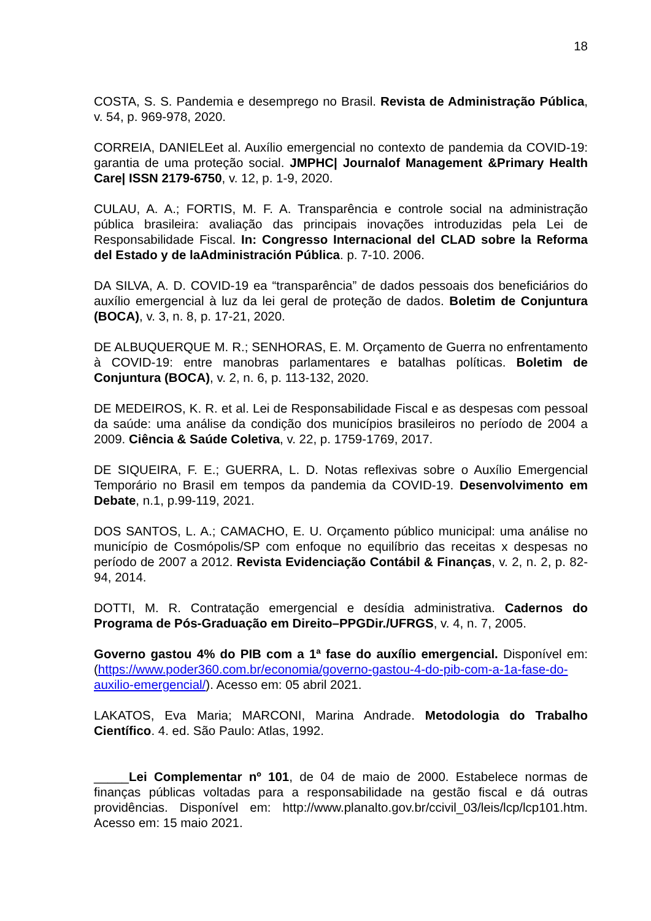18
COSTA, S. S. Pandemia e desemprego no Brasil. Revista de Administração Pública, v. 54, p. 969-978, 2020.
CORREIA, DANIELEet al. Auxílio emergencial no contexto de pandemia da COVID-19: garantia de uma proteção social. JMPHC| Journalof Management &Primary Health Care| ISSN 2179-6750, v. 12, p. 1-9, 2020.
CULAU, A. A.; FORTIS, M. F. A. Transparência e controle social na administração pública brasileira: avaliação das principais inovações introduzidas pela Lei de Responsabilidade Fiscal. In: Congresso Internacional del CLAD sobre la Reforma del Estado y de laAdministración Pública. p. 7-10. 2006.
DA SILVA, A. D. COVID-19 ea “transparência” de dados pessoais dos beneficiários do auxílio emergencial à luz da lei geral de proteção de dados. Boletim de Conjuntura (BOCA), v. 3, n. 8, p. 17-21, 2020.
DE ALBUQUERQUE M. R.; SENHORAS, E. M. Orçamento de Guerra no enfrentamento à COVID-19: entre manobras parlamentares e batalhas políticas. Boletim de Conjuntura (BOCA), v. 2, n. 6, p. 113-132, 2020.
DE MEDEIROS, K. R. et al. Lei de Responsabilidade Fiscal e as despesas com pessoal da saúde: uma análise da condição dos municípios brasileiros no período de 2004 a 2009. Ciência & Saúde Coletiva, v. 22, p. 1759-1769, 2017.
DE SIQUEIRA, F. E.; GUERRA, L. D. Notas reflexivas sobre o Auxílio Emergencial Temporário no Brasil em tempos da pandemia da COVID-19. Desenvolvimento em Debate, n.1, p.99-119, 2021.
DOS SANTOS, L. A.; CAMACHO, E. U. Orçamento público municipal: uma análise no município de Cosmópolis/SP com enfoque no equilíbrio das receitas x despesas no período de 2007 a 2012. Revista Evidenciação Contábil & Finanças, v. 2, n. 2, p. 82-94, 2014.
DOTTI, M. R. Contratação emergencial e desídia administrativa. Cadernos do Programa de Pós-Graduação em Direito–PPGDir./UFRGS, v. 4, n. 7, 2005.
Governo gastou 4% do PIB com a 1ª fase do auxílio emergencial. Disponível em:(https://www.poder360.com.br/economia/governo-gastou-4-do-pib-com-a-1a-fase-do-auxilio-emergencial/). Acesso em: 05 abril 2021.
LAKATOS, Eva Maria; MARCONI, Marina Andrade. Metodologia do Trabalho Científico. 4. ed. São Paulo: Atlas, 1992.
_____Lei Complementar nº 101, de 04 de maio de 2000. Estabelece normas de finanças públicas voltadas para a responsabilidade na gestão fiscal e dá outras providências. Disponível em: http://www.planalto.gov.br/ccivil_03/leis/lcp/lcp101.htm. Acesso em: 15 maio 2021.